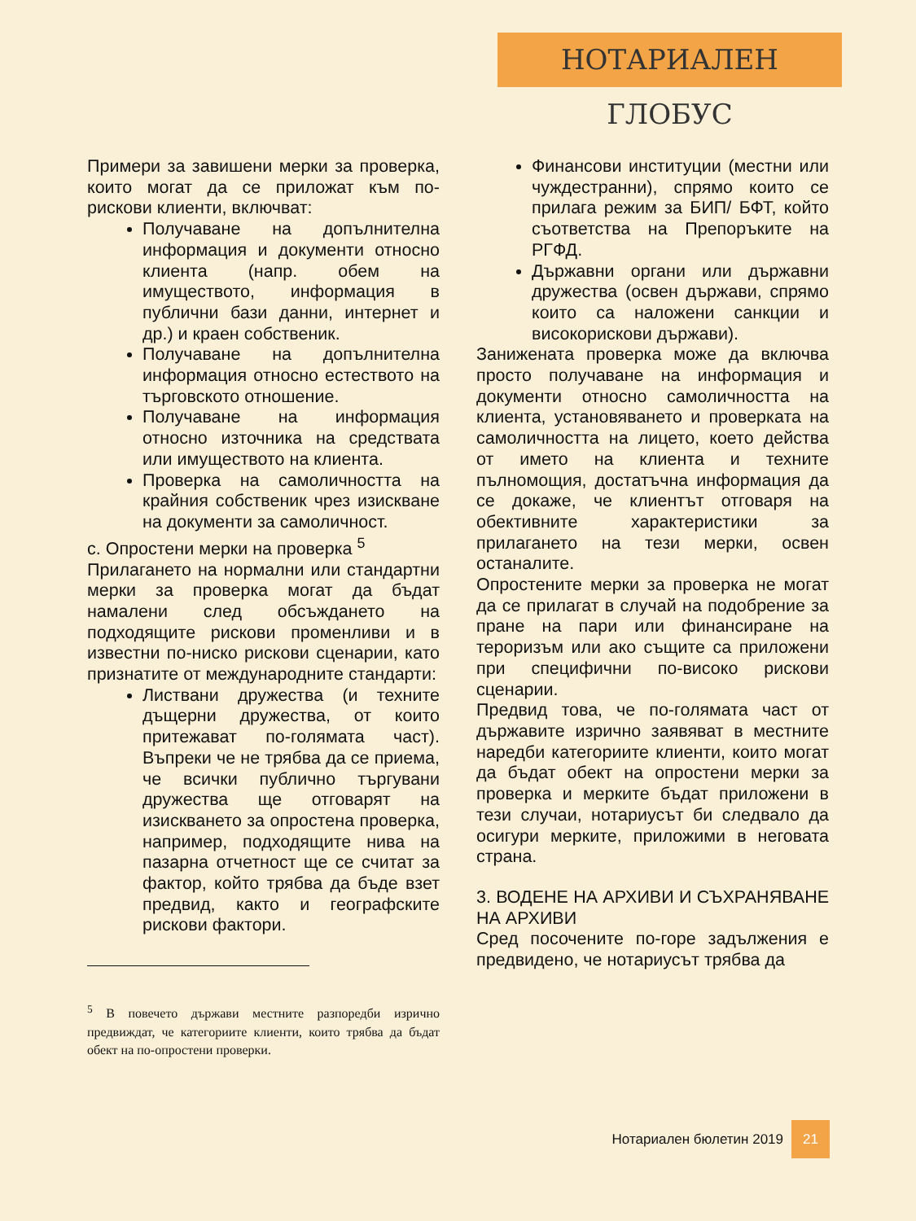НОТАРИАЛЕН ГЛОБУС
Примери за завишени мерки за проверка, които могат да се приложат към по-рискови клиенти, включват:
Получаване на допълнителна информация и документи относно клиента (напр. обем на имуществото, информация в публични бази данни, интернет и др.) и краен собственик.
Получаване на допълнителна информация относно естеството на търговското отношение.
Получаване на информация относно източника на средствата или имуществото на клиента.
Проверка на самоличността на крайния собственик чрез изискване на документи за самоличност.
c. Опростени мерки на проверка <sup>5</sup>
Прилагането на нормални или стандартни мерки за проверка могат да бъдат намалени след обсъждането на подходящите рискови променливи и в известни по-ниско рискови сценарии, като признатите от международните стандарти:
Листвани дружества (и техните дъщерни дружества, от които притежават по-голямата част). Въпреки че не трябва да се приема, че всички публично търгувани дружества ще отговарят на изискването за опростена проверка, например, подходящите нива на пазарна отчетност ще се считат за фактор, който трябва да бъде взет предвид, както и географските рискови фактори.
<sup>5</sup> В повечето държави местните разпоредби изрично предвиждат, че категориите клиенти, които трябва да бъдат обект на по-опростени проверки.
Финансови институции (местни или чуждестранни), спрямо които се прилага режим за БИП/ БФТ, който съответства на Препоръките на РГФД.
Държавни органи или държавни дружества (освен държави, спрямо които са наложени санкции и високорискови държави).
Занижената проверка може да включва просто получаване на информация и документи относно самоличността на клиента, установяването и проверката на самоличността на лицето, което действа от името на клиента и техните пълномощия, достатъчна информация да се докаже, че клиентът отговаря на обективните характеристики за прилагането на тези мерки, освен останалите.
Опростените мерки за проверка не могат да се прилагат в случай на подобрение за пране на пари или финансиране на тероризъм или ако същите са приложени при специфични по-високо рискови сценарии.
Предвид това, че по-голямата част от държавите изрично заявяват в местните наредби категориите клиенти, които могат да бъдат обект на опростени мерки за проверка и мерките бъдат приложени в тези случаи, нотариусът би следвало да осигури мерките, приложими в неговата страна.
3. ВОДЕНЕ НА АРХИВИ И СЪХРАНЯВАНЕ НА АРХИВИ
Сред посочените по-горе задължения е предвидено, че нотариусът трябва да
Нотариален бюлетин 2019 21